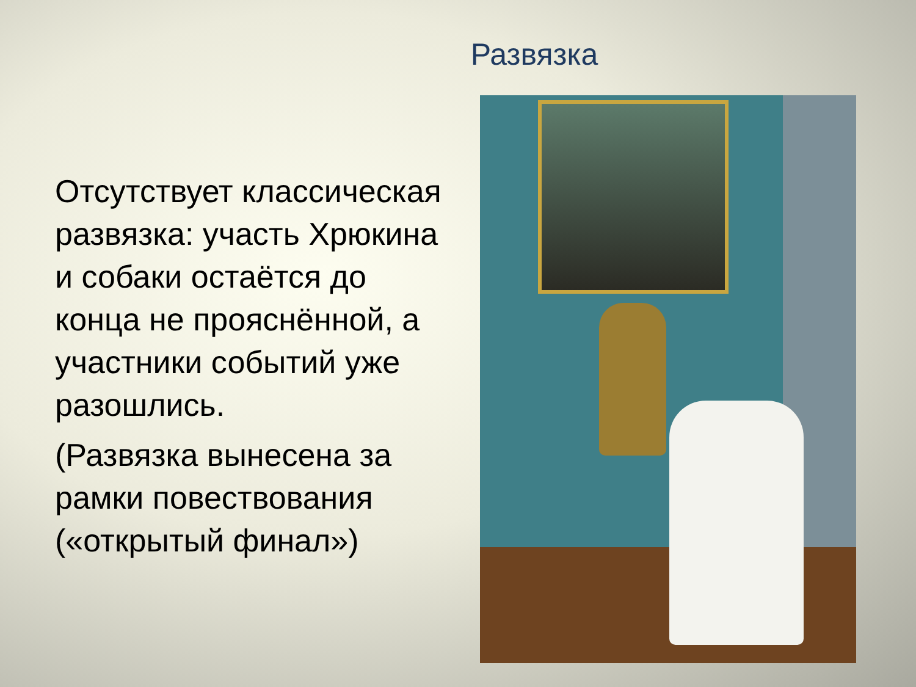Развязка
Отсутствует классическая развязка: участь Хрюкина и собаки остаётся до конца не прояснённой, а участники событий уже разошлись.
(Развязка вынесена за рамки повествования («открытый финал»)